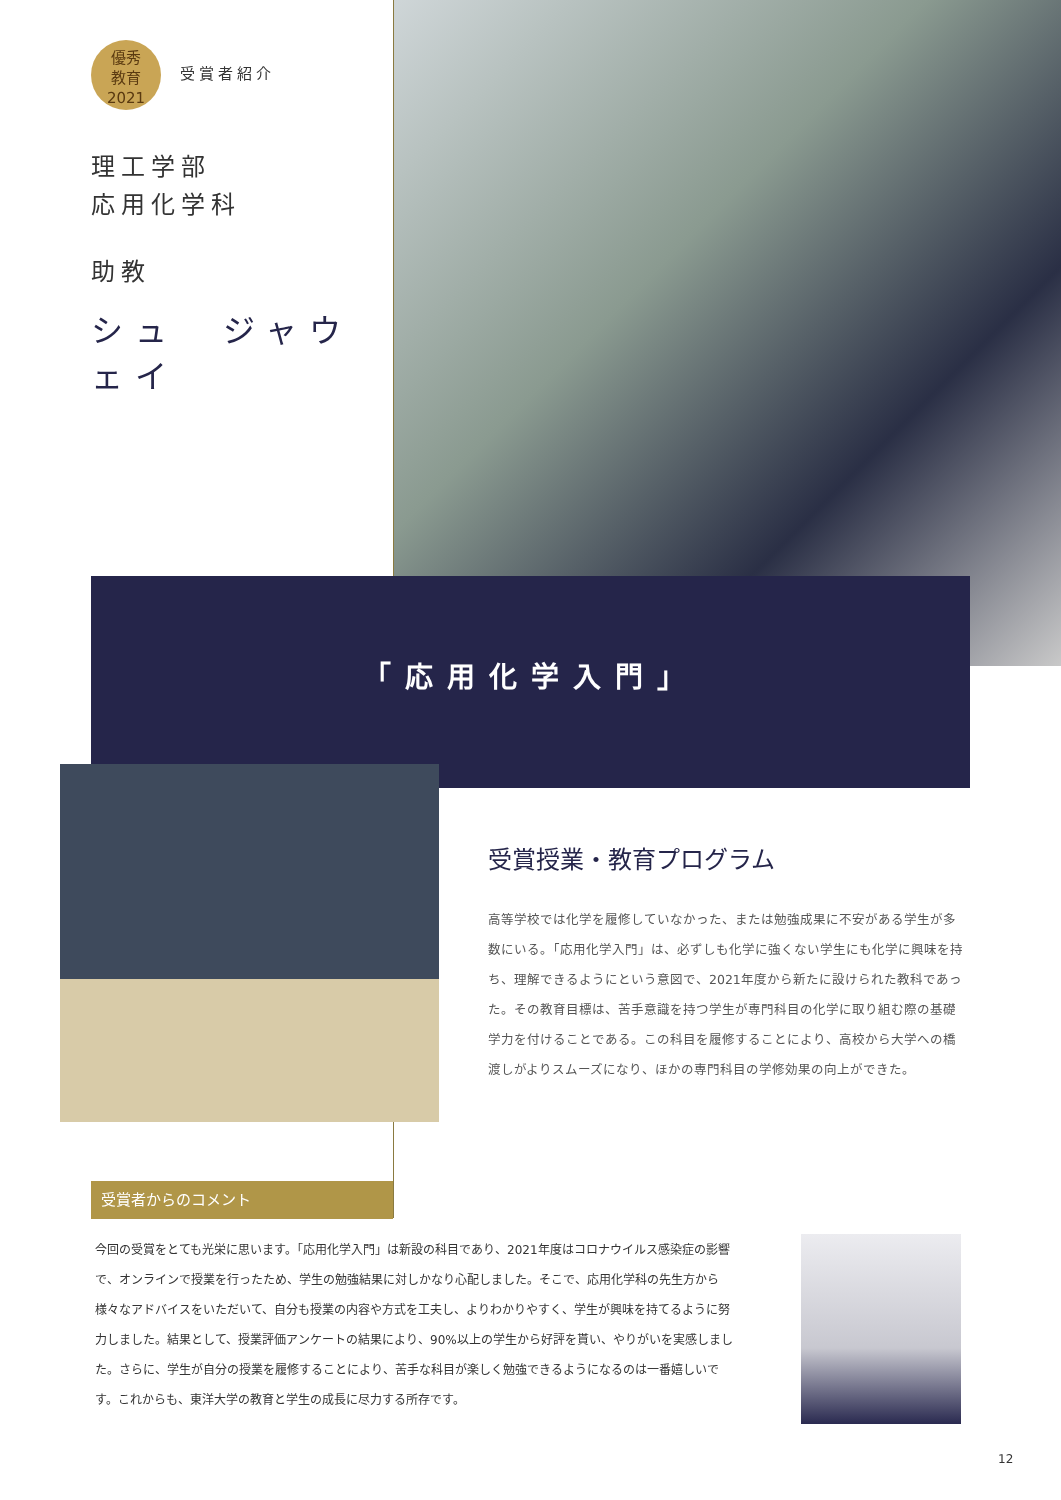優秀
教育
2021 受賞者紹介
理工学部
応用化学科
助教
シュ　ジャウェイ
「応用化学入門」
受賞授業・教育プログラム
高等学校では化学を履修していなかった、または勉強成果に不安がある学生が多数にいる。「応用化学入門」は、必ずしも化学に強くない学生にも化学に興味を持ち、理解できるようにという意図で、2021年度から新たに設けられた教科であった。その教育目標は、苦手意識を持つ学生が専門科目の化学に取り組む際の基礎学力を付けることである。この科目を履修することにより、高校から大学への橋渡しがよりスムーズになり、ほかの専門科目の学修効果の向上ができた。
受賞者からのコメント
今回の受賞をとても光栄に思います。「応用化学入門」は新設の科目であり、2021年度はコロナウイルス感染症の影響で、オンラインで授業を行ったため、学生の勉強結果に対しかなり心配しました。そこで、応用化学科の先生方から様々なアドバイスをいただいて、自分も授業の内容や方式を工夫し、よりわかりやすく、学生が興味を持てるように努力しました。結果として、授業評価アンケートの結果により、90%以上の学生から好評を貰い、やりがいを実感しました。さらに、学生が自分の授業を履修することにより、苦手な科目が楽しく勉強できるようになるのは一番嬉しいです。これからも、東洋大学の教育と学生の成長に尽力する所存です。
12